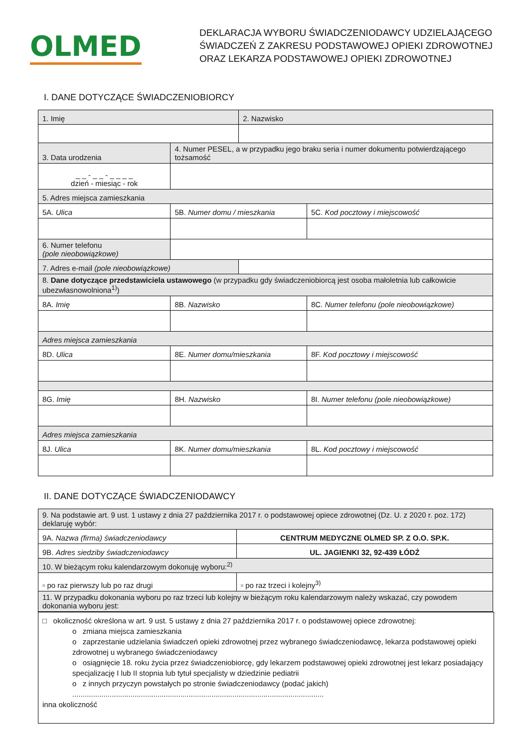OLMED
DEKLARACJA WYBORU ŚWIADCZENIODAWCY UDZIELAJĄCEGO
ŚWIADCZEŃ Z ZAKRESU PODSTAWOWEJ OPIEKI ZDROWOTNEJ
ORAZ LEKARZA PODSTAWOWEJ OPIEKI ZDROWOTNEJ
I. DANE DOTYCZĄCE ŚWIADCZENIOBIORCY
| 1. Imię | | 2. Nazwisko | |
| 3. Data urodzenia | 4. Numer PESEL, a w przypadku jego braku seria i numer dokumentu potwierdzającego tożsamość | | |
| _ _ - _ _ - _ _ _ _ dzień - miesiąc - rok | | | |
| 5. Adres miejsca zamieszkania | | | |
| 5A. Ulica | 5B. Numer domu / mieszkania | | 5C. Kod pocztowy i miejscowość |
| 6. Numer telefonu (pole nieobowiązkowe) | | | |
| 7. Adres e-mail (pole nieobowiązkowe) | | | |
| 8. Dane dotyczące przedstawiciela ustawowego (w przypadku gdy świadczeniobiorcą jest osoba małoletnia lub całkowicie ubezwłasnowolniona<sup>1)</sup>) | | | |
| 8A. Imię | 8B. Nazwisko | | 8C. Numer telefonu (pole nieobowiązkowe) |
| Adres miejsca zamieszkania | | | |
| 8D. Ulica | 8E. Numer domu/mieszkania | | 8F. Kod pocztowy i miejscowość |
| 8G. Imię | 8H. Nazwisko | | 8I. Numer telefonu (pole nieobowiązkowe) |
| Adres miejsca zamieszkania | | | |
| 8J. Ulica | 8K. Numer domu/mieszkania | | 8L. Kod pocztowy i miejscowość |
II. DANE DOTYCZĄCE ŚWIADCZENIODAWCY
| 9. Na podstawie art. 9 ust. 1 ustawy z dnia 27 października 2017 r. o podstawowej opiece zdrowotnej (Dz. U. z 2020 r. poz. 172) deklaruję wybór: | |
| 9A. Nazwa (firma) świadczeniodawcy | CENTRUM MEDYCZNE OLMED SP. Z O.O. SP.K. |
| 9B. Adres siedziby świadczeniodawcy | UL. JAGIENKI 32, 92-439 ŁÓDŹ |
| 10. W bieżącym roku kalendarzowym dokonuję wyboru:<sup>2)</sup> | |
| ▫ po raz pierwszy lub po raz drugi | ▫ po raz trzeci i kolejny<sup>3)</sup> |
| 11. W przypadku dokonania wyboru po raz trzeci lub kolejny w bieżącym roku kalendarzowym należy wskazać, czy powodem dokonania wyboru jest: | |
□ okoliczność określona w art. 9 ust. 5 ustawy z dnia 27 października 2017 r. o podstawowej opiece zdrowotnej:
o zmiana miejsca zamieszkania
o zaprzestanie udzielania świadczeń opieki zdrowotnej przez wybranego świadczeniodawcę, lekarza podstawowej opieki zdrowotnej u wybranego świadczeniodawcy
o osiągnięcie 18. roku życia przez świadczeniobiorcę, gdy lekarzem podstawowej opieki zdrowotnej jest lekarz posiadający specjalizację I lub II stopnia lub tytuł specjalisty w dziedzinie pediatrii
o z innych przyczyn powstałych po stronie świadczeniodawcy (podać jakich)
.........................................................................................................................
inna okoliczność